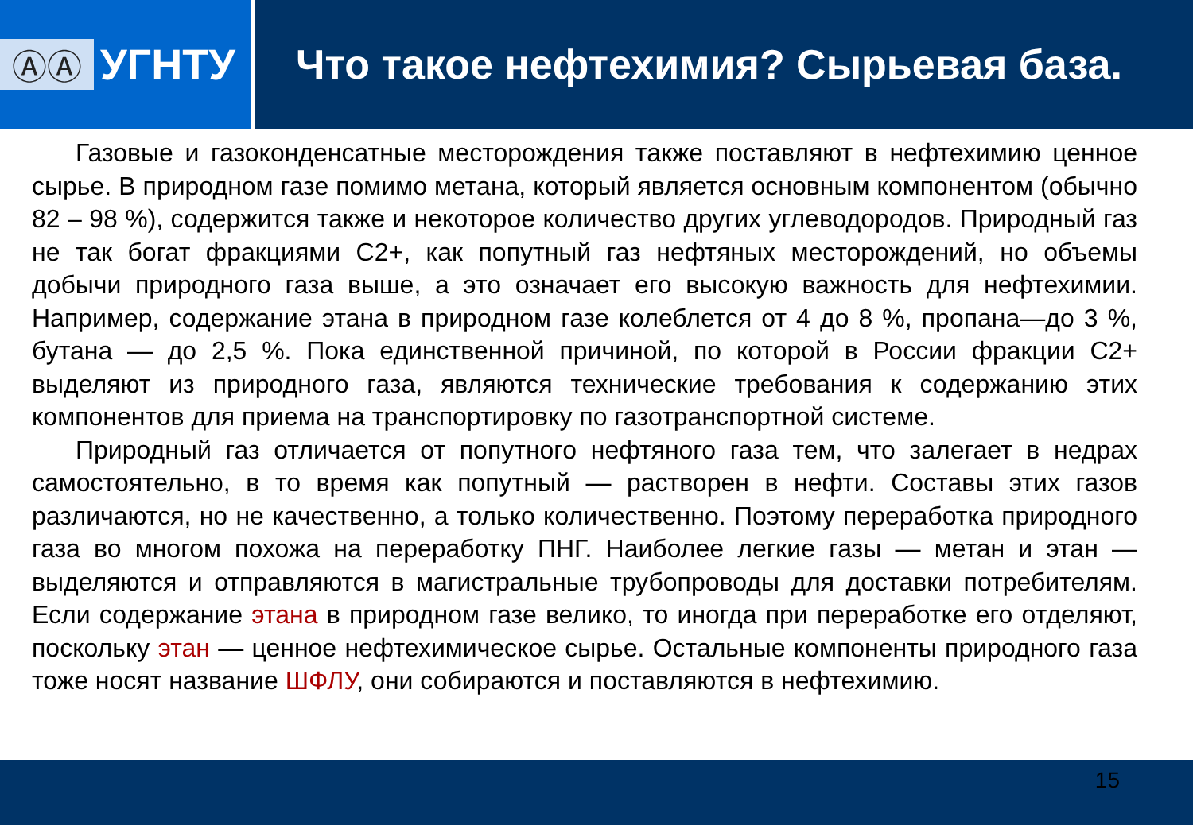ⒶⒶ
УГНТУ
Что такое нефтехимия? Сырьевая база.
Газовые и газоконденсатные месторождения также поставляют в нефтехимию ценное сырье. В природном газе помимо метана, который является основным компонентом (обычно 82 – 98 %), содержится также и некоторое количество других углеводородов. Природный газ не так богат фракциями С2+, как попутный газ нефтяных месторождений, но объемы добычи природного газа выше, а это означает его высокую важность для нефтехимии. Например, содержание этана в природном газе колеблется от 4 до 8 %, пропана—до 3 %, бутана — до 2,5 %. Пока единственной причиной, по которой в России фракции С2+ выделяют из природного газа, являются технические требования к содержанию этих компонентов для приема на транспортировку по газотранспортной системе.
Природный газ отличается от попутного нефтяного газа тем, что залегает в недрах самостоятельно, в то время как попутный — растворен в нефти. Составы этих газов различаются, но не качественно, а только количественно. Поэтому переработка природного газа во многом похожа на переработку ПНГ. Наиболее легкие газы — метан и этан — выделяются и отправляются в магистральные трубопроводы для доставки потребителям. Если содержание этана в природном газе велико, то иногда при переработке его отделяют, поскольку этан — ценное нефтехимическое сырье. Остальные компоненты природного газа тоже носят название ШФЛУ, они собираются и поставляются в нефтехимию.
15